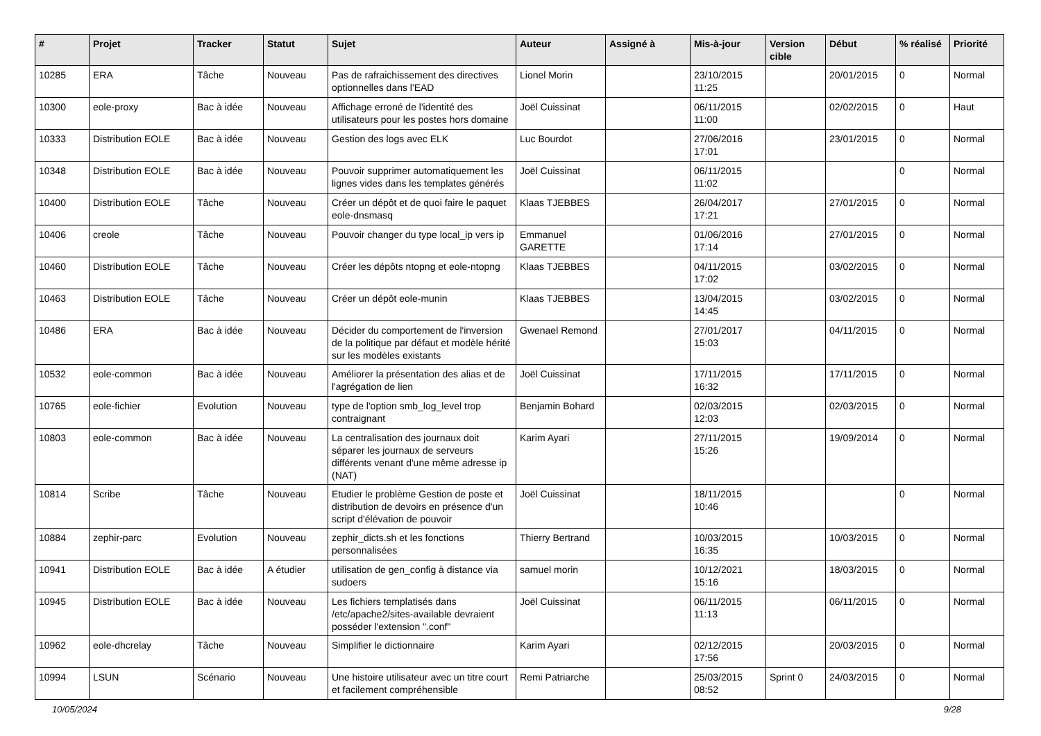| # | Projet | Tracker | Statut | Sujet | Auteur | Assigné à | Mis-à-jour | Version cible | Début | % réalisé | Priorité |
| --- | --- | --- | --- | --- | --- | --- | --- | --- | --- | --- | --- |
| 10285 | ERA | Tâche | Nouveau | Pas de rafraichissement des directives optionnelles dans l'EAD | Lionel Morin | | 23/10/2015 11:25 | | 20/01/2015 | 0 | Normal |
| 10300 | eole-proxy | Bac à idée | Nouveau | Affichage erroné de l'identité des utilisateurs pour les postes hors domaine | Joël Cuissinat | | 06/11/2015 11:00 | | 02/02/2015 | 0 | Haut |
| 10333 | Distribution EOLE | Bac à idée | Nouveau | Gestion des logs avec ELK | Luc Bourdot | | 27/06/2016 17:01 | | 23/01/2015 | 0 | Normal |
| 10348 | Distribution EOLE | Bac à idée | Nouveau | Pouvoir supprimer automatiquement les lignes vides dans les templates générés | Joël Cuissinat | | 06/11/2015 11:02 | | | 0 | Normal |
| 10400 | Distribution EOLE | Tâche | Nouveau | Créer un dépôt et de quoi faire le paquet eole-dnsmasq | Klaas TJEBBES | | 26/04/2017 17:21 | | 27/01/2015 | 0 | Normal |
| 10406 | creole | Tâche | Nouveau | Pouvoir changer du type local_ip vers ip | Emmanuel GARETTE | | 01/06/2016 17:14 | | 27/01/2015 | 0 | Normal |
| 10460 | Distribution EOLE | Tâche | Nouveau | Créer les dépôts ntopng et eole-ntopng | Klaas TJEBBES | | 04/11/2015 17:02 | | 03/02/2015 | 0 | Normal |
| 10463 | Distribution EOLE | Tâche | Nouveau | Créer un dépôt eole-munin | Klaas TJEBBES | | 13/04/2015 14:45 | | 03/02/2015 | 0 | Normal |
| 10486 | ERA | Bac à idée | Nouveau | Décider du comportement de l'inversion de la politique par défaut et modèle hérité sur les modèles existants | Gwenael Remond | | 27/01/2017 15:03 | | 04/11/2015 | 0 | Normal |
| 10532 | eole-common | Bac à idée | Nouveau | Améliorer la présentation des alias et de l'agrégation de lien | Joël Cuissinat | | 17/11/2015 16:32 | | 17/11/2015 | 0 | Normal |
| 10765 | eole-fichier | Evolution | Nouveau | type de l'option smb_log_level trop contraignant | Benjamin Bohard | | 02/03/2015 12:03 | | 02/03/2015 | 0 | Normal |
| 10803 | eole-common | Bac à idée | Nouveau | La centralisation des journaux doit séparer les journaux de serveurs différents venant d'une même adresse ip (NAT) | Karim Ayari | | 27/11/2015 15:26 | | 19/09/2014 | 0 | Normal |
| 10814 | Scribe | Tâche | Nouveau | Etudier le problème Gestion de poste et distribution de devoirs en présence d'un script d'élévation de pouvoir | Joël Cuissinat | | 18/11/2015 10:46 | | | 0 | Normal |
| 10884 | zephir-parc | Evolution | Nouveau | zephir_dicts.sh et les fonctions personnalisées | Thierry Bertrand | | 10/03/2015 16:35 | | 10/03/2015 | 0 | Normal |
| 10941 | Distribution EOLE | Bac à idée | A étudier | utilisation de gen_config à distance via sudoers | samuel morin | | 10/12/2021 15:16 | | 18/03/2015 | 0 | Normal |
| 10945 | Distribution EOLE | Bac à idée | Nouveau | Les fichiers templatisés dans /etc/apache2/sites-available devraient posséder l'extension ".conf" | Joël Cuissinat | | 06/11/2015 11:13 | | 06/11/2015 | 0 | Normal |
| 10962 | eole-dhcrelay | Tâche | Nouveau | Simplifier le dictionnaire | Karim Ayari | | 02/12/2015 17:56 | | 20/03/2015 | 0 | Normal |
| 10994 | LSUN | Scénario | Nouveau | Une histoire utilisateur avec un titre court et facilement compréhensible | Remi Patriarche | | 25/03/2015 08:52 | Sprint 0 | 24/03/2015 | 0 | Normal |
10/05/2024 9/28